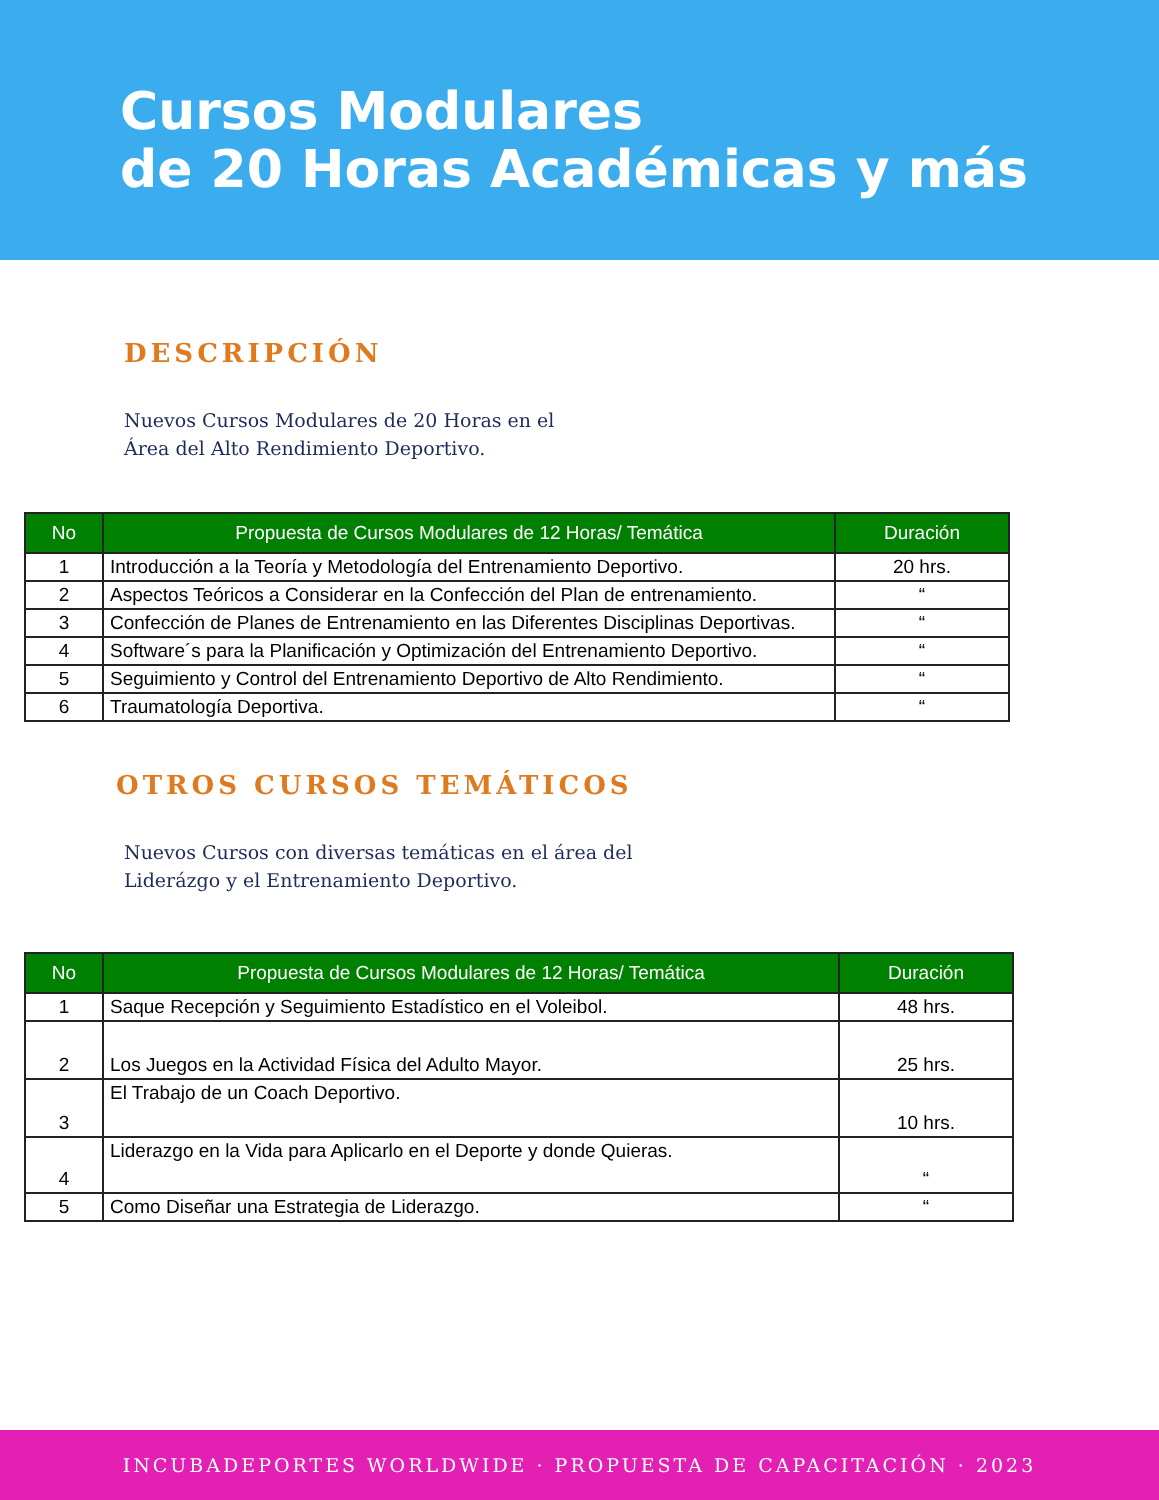Cursos Modulares
de 20 Horas Académicas y más
DESCRIPCIÓN
Nuevos Cursos Modulares de 20 Horas en el Área del Alto Rendimiento Deportivo.
| No | Propuesta de Cursos Modulares de 12 Horas/ Temática | Duración |
| --- | --- | --- |
| 1 | Introducción a la Teoría y Metodología del Entrenamiento Deportivo. | 20 hrs. |
| 2 | Aspectos Teóricos a Considerar en la Confección del Plan de entrenamiento. | “ |
| 3 | Confección de Planes de Entrenamiento en las Diferentes Disciplinas Deportivas. | “ |
| 4 | Software´s para la Planificación y Optimización del Entrenamiento Deportivo. | “ |
| 5 | Seguimiento y Control del Entrenamiento Deportivo de Alto Rendimiento. | “ |
| 6 | Traumatología Deportiva. | “ |
OTROS CURSOS TEMÁTICOS
Nuevos Cursos con diversas temáticas en el área del Liderázgo y el Entrenamiento Deportivo.
| No | Propuesta de Cursos Modulares de 12 Horas/ Temática | Duración |
| --- | --- | --- |
| 1 | Saque Recepción y Seguimiento Estadístico en el Voleibol. | 48 hrs. |
| 2 | Los Juegos en la Actividad Física del Adulto Mayor. | 25 hrs. |
| 3 | El Trabajo de un Coach Deportivo. | 10 hrs. |
| 4 | Liderazgo en la Vida para Aplicarlo en el Deporte y donde Quieras. | “ |
| 5 | Como Diseñar una Estrategia de Liderazgo. | “ |
INCUBADEPORTES WORLDWIDE · PROPUESTA DE CAPACITACIÓN · 2023